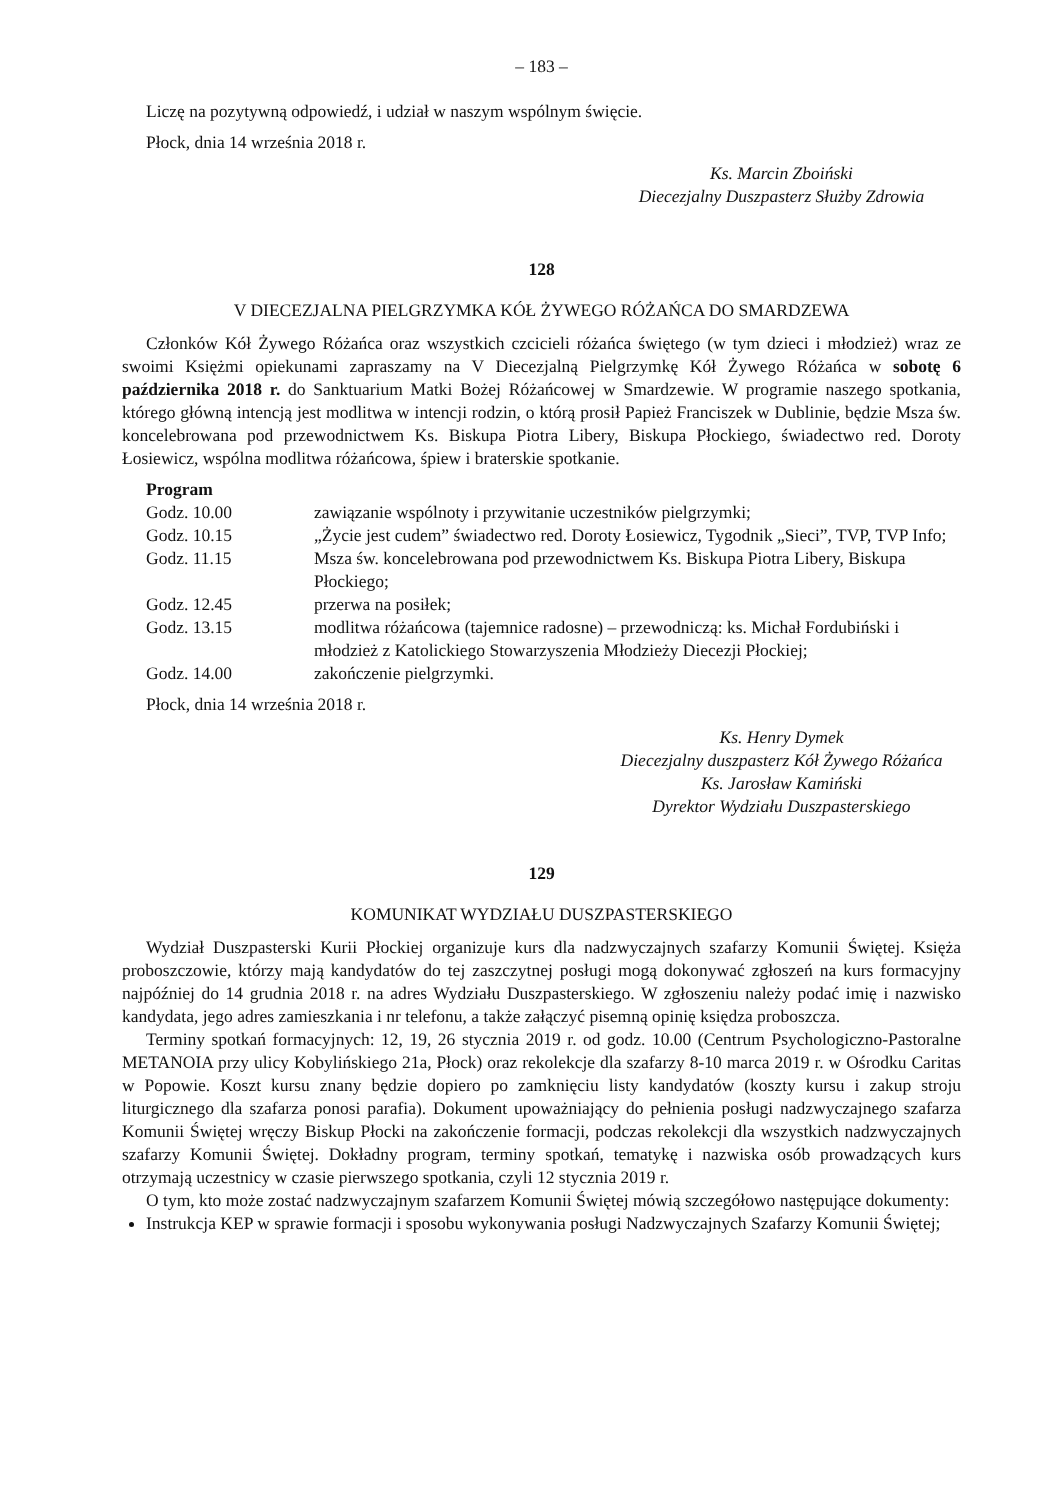– 183 –
Liczę na pozytywną odpowiedź, i udział w naszym wspólnym święcie.
Płock, dnia 14 września 2018 r.
Ks. Marcin Zboiński
Diecezjalny Duszpasterz Służby Zdrowia
128
V DIECEZJALNA PIELGRZYMKA KÓŁ ŻYWEGO RÓŻAŃCA DO SMARDZEWA
Członków Kół Żywego Różańca oraz wszystkich czcicieli różańca świętego (w tym dzieci i młodzież) wraz ze swoimi Księżmi opiekunami zapraszamy na V Diecezjalną Pielgrzymkę Kół Żywego Różańca w sobotę 6 października 2018 r. do Sanktuarium Matki Bożej Różańcowej w Smardzewie. W programie naszego spotkania, którego główną intencją jest modlitwa w intencji rodzin, o którą prosił Papież Franciszek w Dublinie, będzie Msza św. koncelebrowana pod przewodnictwem Ks. Biskupa Piotra Libery, Biskupa Płockiego, świadectwo red. Doroty Łosiewicz, wspólna modlitwa różańcowa, śpiew i braterskie spotkanie.
Program
| Godz. 10.00 | zawiązanie wspólnoty i przywitanie uczestników pielgrzymki; |
| Godz. 10.15 | „Życie jest cudem” świadectwo red. Doroty Łosiewicz, Tygodnik „Sieci”, TVP, TVP Info; |
| Godz. 11.15 | Msza św. koncelebrowana pod przewodnictwem Ks. Biskupa Piotra Libery, Biskupa Płockiego; |
| Godz. 12.45 | przerwa na posiłek; |
| Godz. 13.15 | modlitwa różańcowa (tajemnice radosne) – przewodniczą: ks. Michał Fordubiński i młodzież z Katolickiego Stowarzyszenia Młodzieży Diecezji Płockiej; |
| Godz. 14.00 | zakończenie pielgrzymki. |
Płock, dnia 14 września 2018 r.
Ks. Henry Dymek
Diecezjalny duszpasterz Kół Żywego Różańca
Ks. Jarosław Kamiński
Dyrektor Wydziału Duszpasterskiego
129
KOMUNIKAT WYDZIAŁU DUSZPASTERSKIEGO
Wydział Duszpasterski Kurii Płockiej organizuje kurs dla nadzwyczajnych szafarzy Komunii Świętej. Księża proboszczowie, którzy mają kandydatów do tej zaszczytnej posługi mogą dokonywać zgłoszeń na kurs formacyjny najpóźniej do 14 grudnia 2018 r. na adres Wydziału Duszpasterskiego. W zgłoszeniu należy podać imię i nazwisko kandydata, jego adres zamieszkania i nr telefonu, a także załączyć pisemną opinię księdza proboszcza.
Terminy spotkań formacyjnych: 12, 19, 26 stycznia 2019 r. od godz. 10.00 (Centrum Psychologiczno-Pastoralne METANOIA przy ulicy Kobylińskiego 21a, Płock) oraz rekolekcje dla szafarzy 8-10 marca 2019 r. w Ośrodku Caritas w Popowie. Koszt kursu znany będzie dopiero po zamknięciu listy kandydatów (koszty kursu i zakup stroju liturgicznego dla szafarza ponosi parafia). Dokument upoważniający do pełnienia posługi nadzwyczajnego szafarza Komunii Świętej wręczy Biskup Płocki na zakończenie formacji, podczas rekolekcji dla wszystkich nadzwyczajnych szafarzy Komunii Świętej. Dokładny program, terminy spotkań, tematykę i nazwiska osób prowadzących kurs otrzymają uczestnicy w czasie pierwszego spotkania, czyli 12 stycznia 2019 r.
O tym, kto może zostać nadzwyczajnym szafarzem Komunii Świętej mówią szczegółowo następujące dokumenty:
Instrukcja KEP w sprawie formacji i sposobu wykonywania posługi Nadzwyczajnych Szafarzy Komunii Świętej;